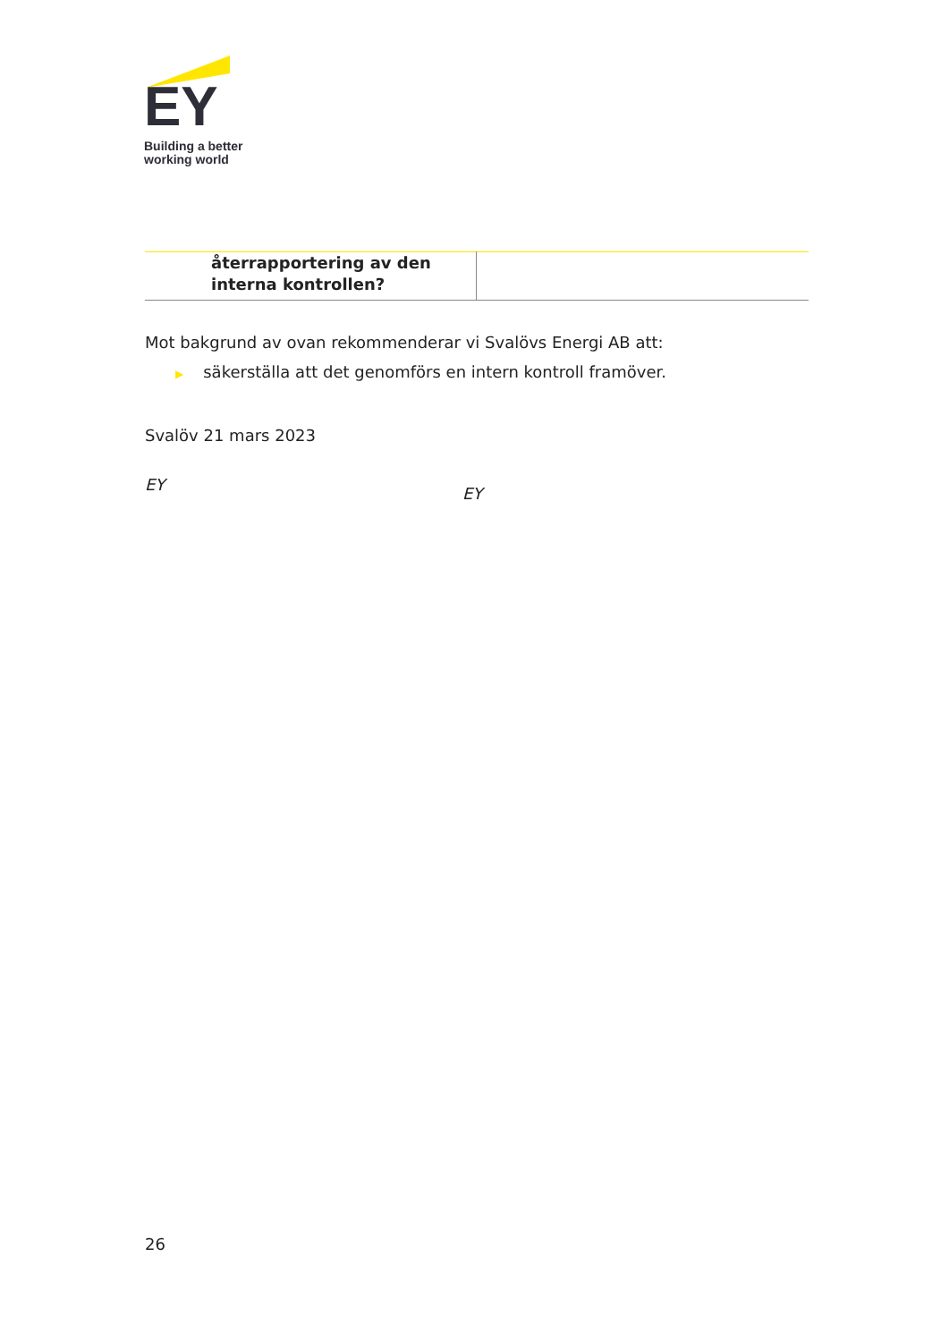EY
Building a better
working world
| återrapportering av den interna kontrollen? | |
Mot bakgrund av ovan rekommenderar vi Svalövs Energi AB att:
▶ säkerställa att det genomförs en intern kontroll framöver.
Svalöv 21 mars 2023
EY
EY
26